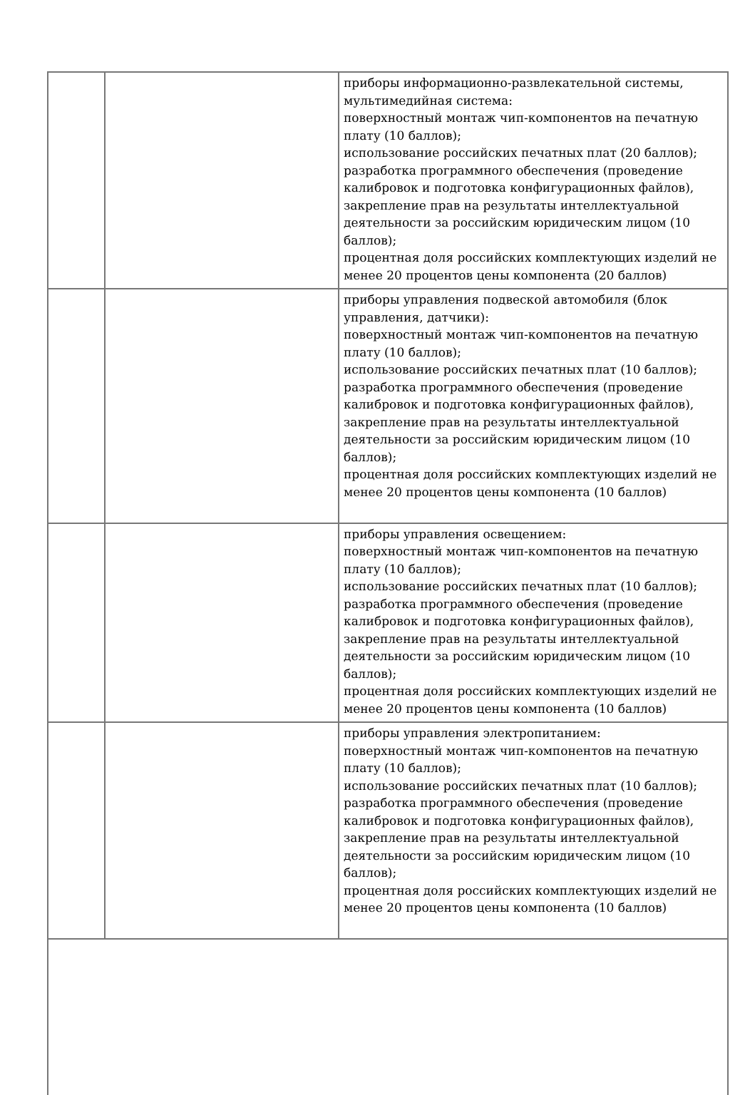| | | приборы информационно-развлекательной системы, мультимедийная система: поверхностный монтаж чип-компонентов на печатную плату (10 баллов); использование российских печатных плат (20 баллов); разработка программного обеспечения (проведение калибровок и подготовка конфигурационных файлов), закрепление прав на результаты интеллектуальной деятельности за российским юридическим лицом (10 баллов); процентная доля российских комплектующих изделий не менее 20 процентов цены компонента (20 баллов) |
| | | приборы управления подвеской автомобиля (блок управления, датчики): поверхностный монтаж чип-компонентов на печатную плату (10 баллов); использование российских печатных плат (10 баллов); разработка программного обеспечения (проведение калибровок и подготовка конфигурационных файлов), закрепление прав на результаты интеллектуальной деятельности за российским юридическим лицом (10 баллов); процентная доля российских комплектующих изделий не менее 20 процентов цены компонента (10 баллов) |
| | | приборы управления освещением: поверхностный монтаж чип-компонентов на печатную плату (10 баллов); использование российских печатных плат (10 баллов); разработка программного обеспечения (проведение калибровок и подготовка конфигурационных файлов), закрепление прав на результаты интеллектуальной деятельности за российским юридическим лицом (10 баллов); процентная доля российских комплектующих изделий не менее 20 процентов цены компонента (10 баллов) |
| | | приборы управления электропитанием: поверхностный монтаж чип-компонентов на печатную плату (10 баллов); использование российских печатных плат (10 баллов); разработка программного обеспечения (проведение калибровок и подготовка конфигурационных файлов), закрепление прав на результаты интеллектуальной деятельности за российским юридическим лицом (10 баллов); процентная доля российских комплектующих изделий не менее 20 процентов цены компонента (10 баллов) |